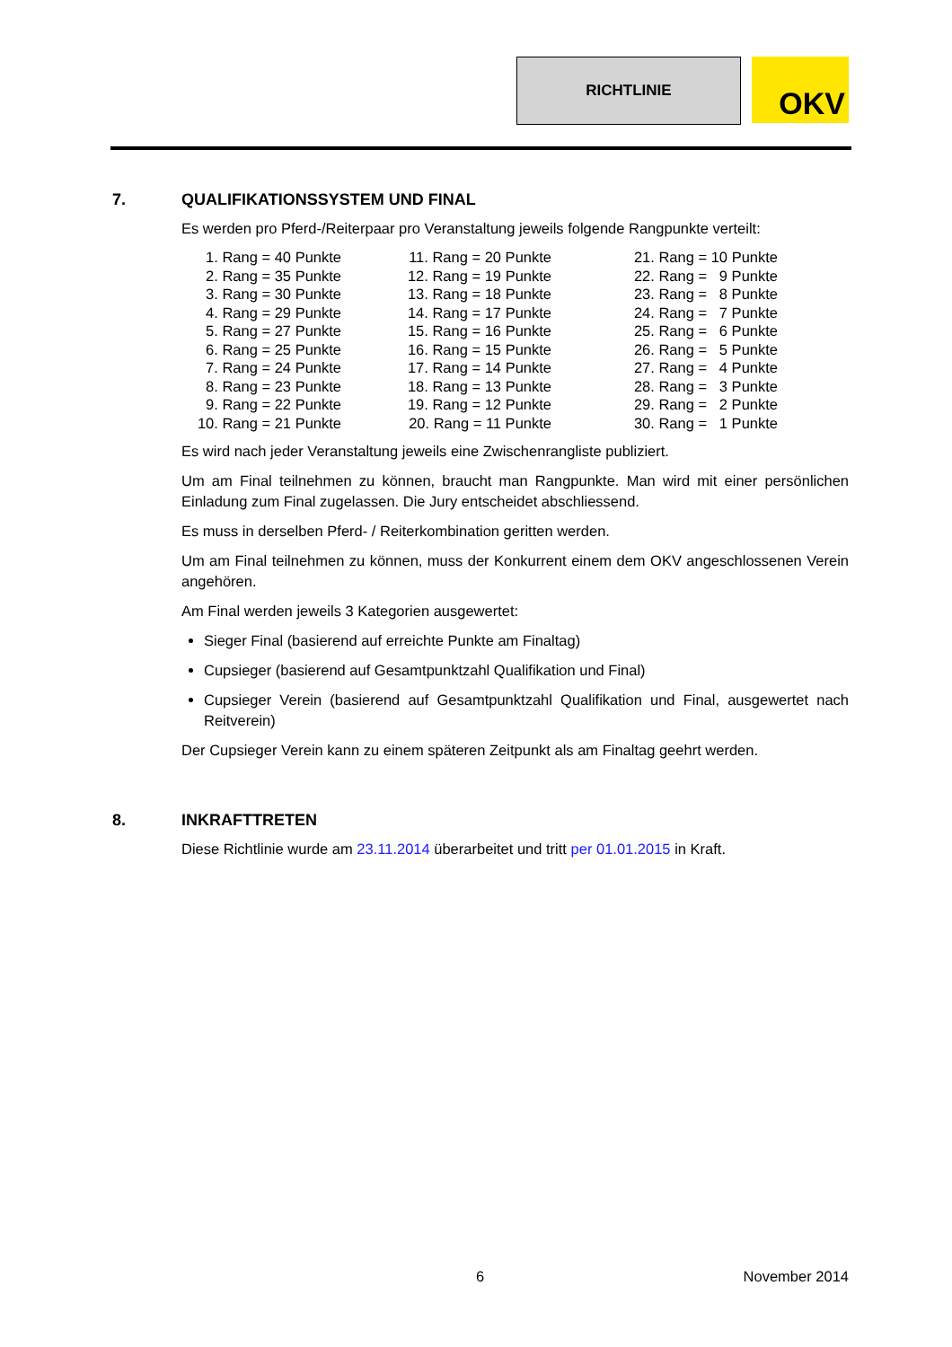RICHTLINIE
OKV
7. QUALIFIKATIONSSYSTEM UND FINAL
Es werden pro Pferd-/Reiterpaar pro Veranstaltung jeweils folgende Rangpunkte verteilt:
| 1. Rang = 40 Punkte | 11. Rang = 20 Punkte | 21. Rang = 10 Punkte |
| 2. Rang = 35 Punkte | 12. Rang = 19 Punkte | 22. Rang = 9 Punkte |
| 3. Rang = 30 Punkte | 13. Rang = 18 Punkte | 23. Rang = 8 Punkte |
| 4. Rang = 29 Punkte | 14. Rang = 17 Punkte | 24. Rang = 7 Punkte |
| 5. Rang = 27 Punkte | 15. Rang = 16 Punkte | 25. Rang = 6 Punkte |
| 6. Rang = 25 Punkte | 16. Rang = 15 Punkte | 26. Rang = 5 Punkte |
| 7. Rang = 24 Punkte | 17. Rang = 14 Punkte | 27. Rang = 4 Punkte |
| 8. Rang = 23 Punkte | 18. Rang = 13 Punkte | 28. Rang = 3 Punkte |
| 9. Rang = 22 Punkte | 19. Rang = 12 Punkte | 29. Rang = 2 Punkte |
| 10. Rang = 21 Punkte | 20. Rang = 11 Punkte | 30. Rang = 1 Punkte |
Es wird nach jeder Veranstaltung jeweils eine Zwischenrangliste publiziert.
Um am Final teilnehmen zu können, braucht man Rangpunkte. Man wird mit einer persönlichen Einladung zum Final zugelassen. Die Jury entscheidet abschliessend.
Es muss in derselben Pferd- / Reiterkombination geritten werden.
Um am Final teilnehmen zu können, muss der Konkurrent einem dem OKV angeschlossenen Verein angehören.
Am Final werden jeweils 3 Kategorien ausgewertet:
Sieger Final (basierend auf erreichte Punkte am Finaltag)
Cupsieger (basierend auf Gesamtpunktzahl Qualifikation und Final)
Cupsieger Verein (basierend auf Gesamtpunktzahl Qualifikation und Final, ausgewertet nach Reitverein)
Der Cupsieger Verein kann zu einem späteren Zeitpunkt als am Finaltag geehrt werden.
8. INKRAFTTRETEN
Diese Richtlinie wurde am 23.11.2014 überarbeitet und tritt per 01.01.2015 in Kraft.
6 November 2014